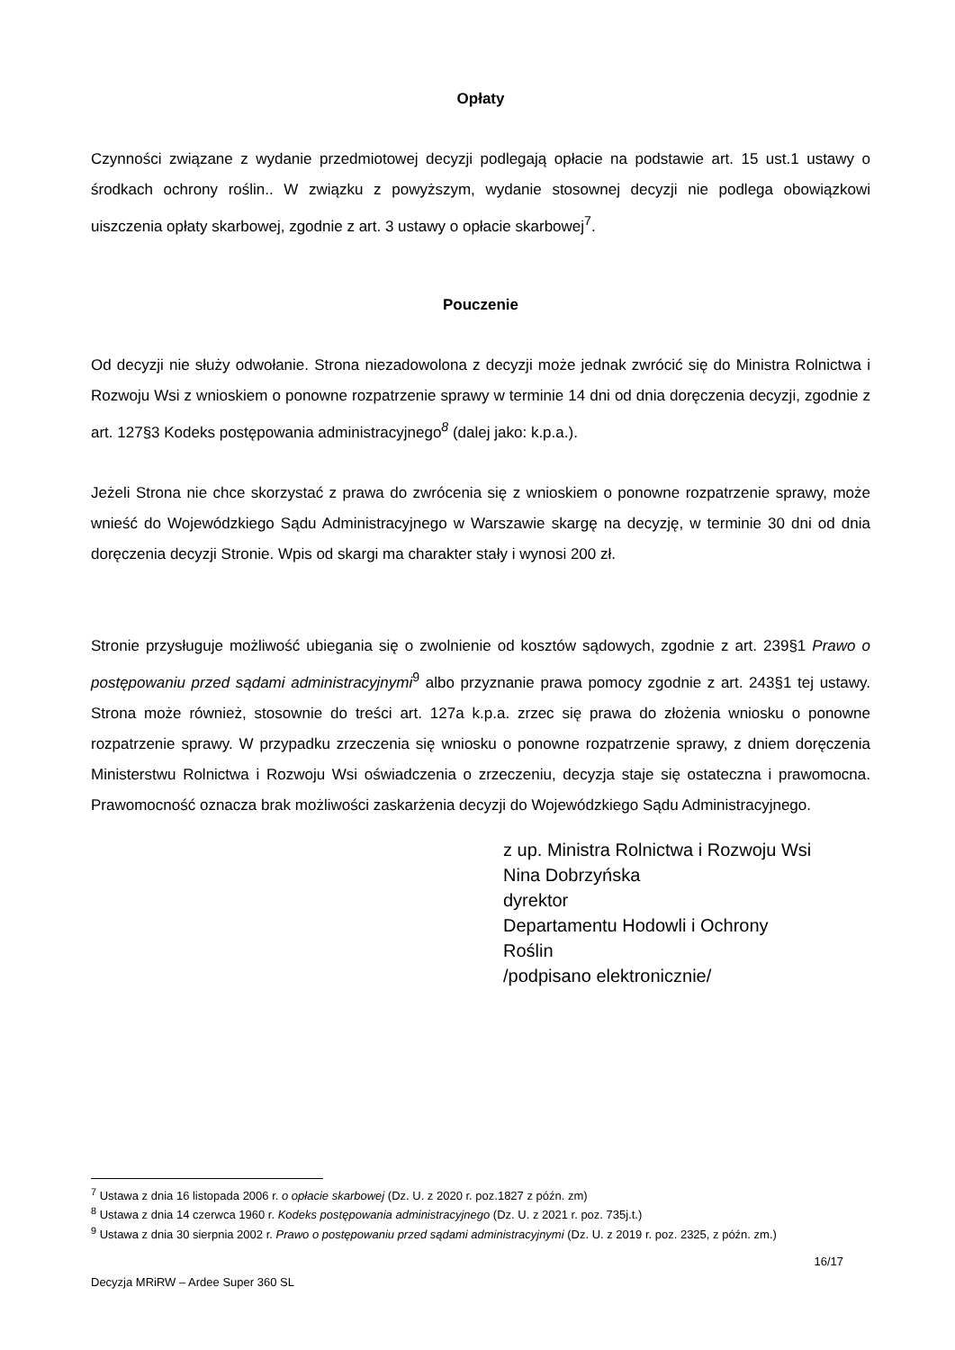Opłaty
Czynności związane z wydanie przedmiotowej decyzji podlegają opłacie na podstawie art. 15 ust.1 ustawy o środkach ochrony roślin.. W związku z powyższym, wydanie stosownej decyzji nie podlega obowiązkowi uiszczenia opłaty skarbowej, zgodnie z art. 3 ustawy o opłacie skarbowej<sup>7</sup>.
Pouczenie
Od decyzji nie służy odwołanie. Strona niezadowolona z decyzji może jednak zwrócić się do Ministra Rolnictwa i Rozwoju Wsi z wnioskiem o ponowne rozpatrzenie sprawy w terminie 14 dni od dnia doręczenia decyzji, zgodnie z art. 127§3 Kodeks postępowania administracyjnego<sup>8</sup> (dalej jako: k.p.a.).
Jeżeli Strona nie chce skorzystać z prawa do zwrócenia się z wnioskiem o ponowne rozpatrzenie sprawy, może wnieść do Wojewódzkiego Sądu Administracyjnego w Warszawie skargę na decyzję, w terminie 30 dni od dnia doręczenia decyzji Stronie. Wpis od skargi ma charakter stały i wynosi 200 zł.
Stronie przysługuje możliwość ubiegania się o zwolnienie od kosztów sądowych, zgodnie z art. 239§1 Prawo o postępowaniu przed sądami administracyjnymi<sup>9</sup> albo przyznanie prawa pomocy zgodnie z art. 243§1 tej ustawy. Strona może również, stosownie do treści art. 127a k.p.a. zrzec się prawa do złożenia wniosku o ponowne rozpatrzenie sprawy. W przypadku zrzeczenia się wniosku o ponowne rozpatrzenie sprawy, z dniem doręczenia Ministerstwu Rolnictwa i Rozwoju Wsi oświadczenia o zrzeczeniu, decyzja staje się ostateczna i prawomocna. Prawomocność oznacza brak możliwości zaskarżenia decyzji do Wojewódzkiego Sądu Administracyjnego.
z up. Ministra Rolnictwa i Rozwoju Wsi
Nina Dobrzyńska
dyrektor
Departamentu Hodowli i Ochrony
Roślin
/podpisano elektronicznie/
<sup>7</sup> Ustawa z dnia 16 listopada 2006 r. o opłacie skarbowej (Dz. U. z 2020 r. poz.1827 z późn. zm)
<sup>8</sup> Ustawa z dnia 14 czerwca 1960 r. Kodeks postępowania administracyjnego (Dz. U. z 2021 r. poz. 735j.t.)
<sup>9</sup> Ustawa z dnia 30 sierpnia 2002 r. Prawo o postępowaniu przed sądami administracyjnymi (Dz. U. z 2019 r. poz. 2325, z późn. zm.)
16/17
Decyzja MRiRW – Ardee Super 360 SL